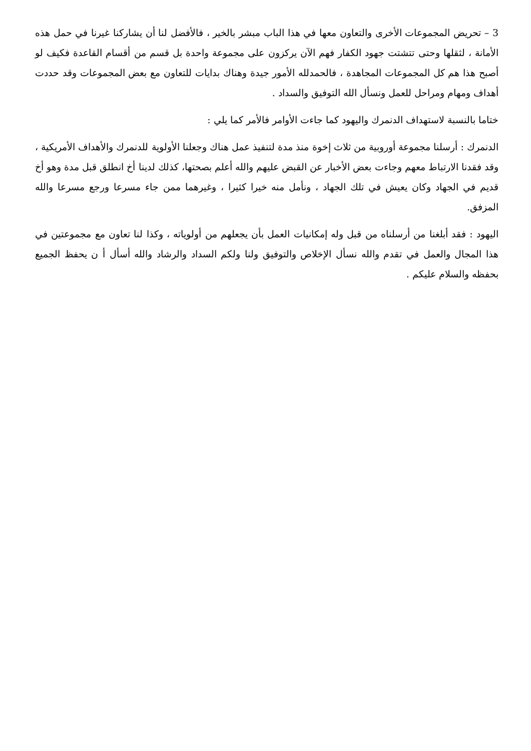3 – تحريض المجموعات الأخرى والتعاون معها في هذا الباب مبشر بالخير ، فالأفضل لنا أن يشاركنا غيرنا في حمل هذه الأمانة ، لثقلها وحتى تتشتت جهود الكفار فهم الآن يركزون على مجموعة واحدة بل قسم من أقسام القاعدة فكيف لو أصبح هذا هم كل المجموعات المجاهدة ، فالحمدلله الأمور جيدة وهناك بدايات للتعاون مع بعض المجموعات وقد حددت أهداف ومهام ومراحل للعمل ونسأل الله التوفيق والسداد .
ختاما بالنسبة لاستهداف الدنمرك واليهود كما جاءت الأوامر فالأمر كما يلي :
الدنمرك : أرسلنا مجموعة أوروبية من ثلاث إخوة منذ مدة لتنفيذ عمل هناك وجعلنا الأولوية للدنمرك والأهداف الأمريكية ، وقد فقدنا الارتباط معهم وجاءت بعض الأخبار عن القبض عليهم والله أعلم بصحتها، كذلك لدينا أخ انطلق قبل مدة وهو أخ قديم في الجهاد وكان يعيش في تلك الجهاد ، ونأمل منه خيرا كثيرا ، وغيرهما ممن جاء مسرعا ورجع مسرعا والله المزفق.
اليهود : فقد أبلغنا من أرسلناه من قبل وله إمكانيات العمل بأن يجعلهم من أولوياته ، وكذا لنا تعاون مع مجموعتين في هذا المجال والعمل في تقدم والله نسأل الإخلاص والتوفيق ولنا ولكم السداد والرشاد والله أسأل أ ن يحفظ الجميع بحفظه والسلام عليكم .